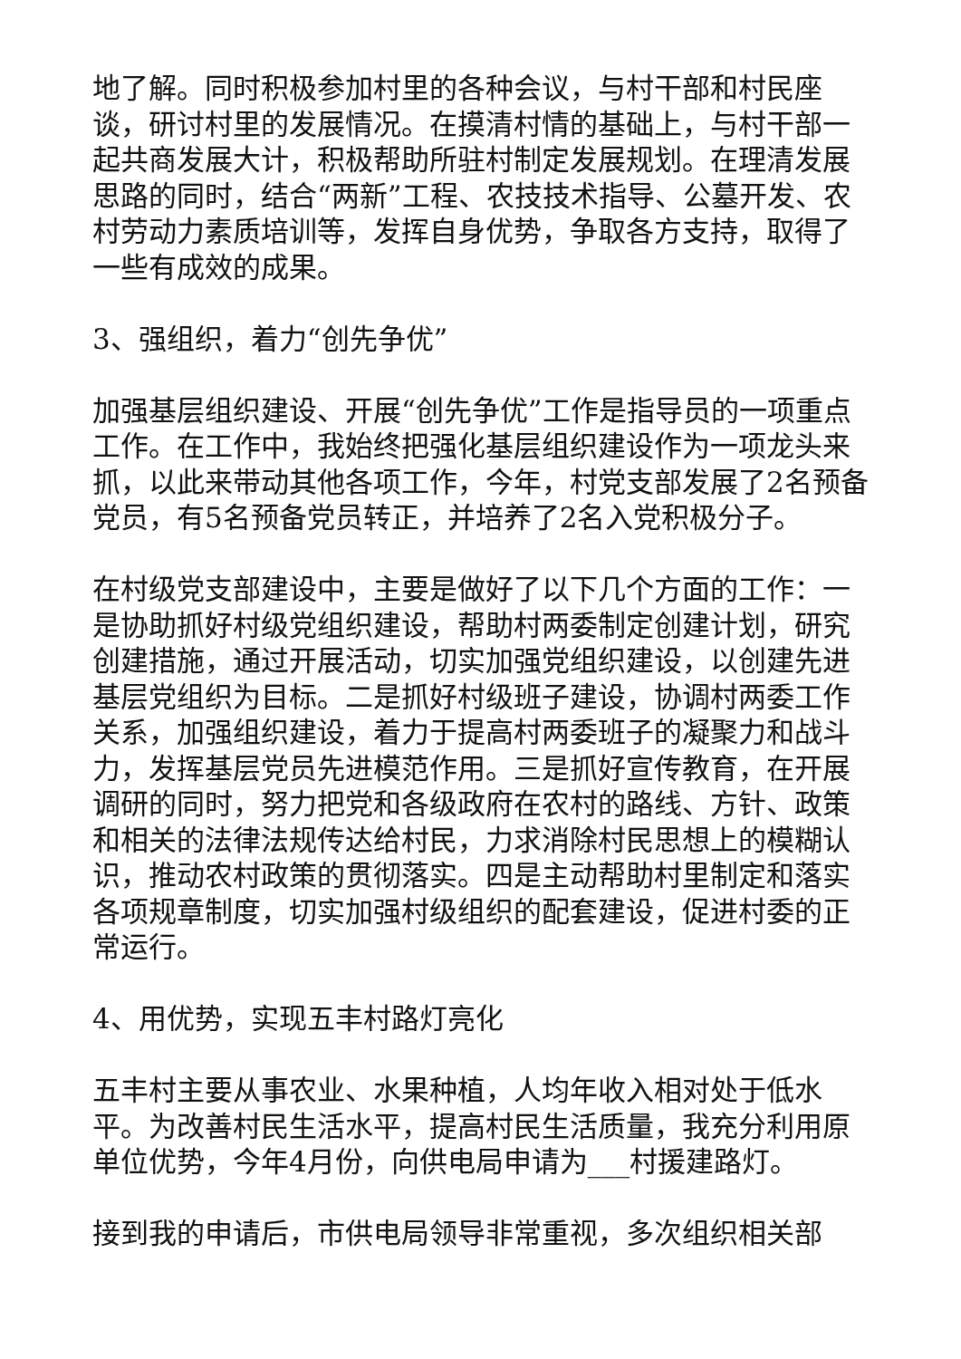地了解。同时积极参加村里的各种会议，与村干部和村民座谈，研讨村里的发展情况。在摸清村情的基础上，与村干部一起共商发展大计，积极帮助所驻村制定发展规划。在理清发展思路的同时，结合“两新”工程、农技技术指导、公墓开发、农村劳动力素质培训等，发挥自身优势，争取各方支持，取得了一些有成效的成果。
3、强组织，着力“创先争优”
加强基层组织建设、开展“创先争优”工作是指导员的一项重点工作。在工作中，我始终把强化基层组织建设作为一项龙头来抓，以此来带动其他各项工作，今年，村党支部发展了2名预备党员，有5名预备党员转正，并培养了2名入党积极分子。
在村级党支部建设中，主要是做好了以下几个方面的工作：一是协助抓好村级党组织建设，帮助村两委制定创建计划，研究创建措施，通过开展活动，切实加强党组织建设，以创建先进基层党组织为目标。二是抓好村级班子建设，协调村两委工作关系，加强组织建设，着力于提高村两委班子的凝聚力和战斗力，发挥基层党员先进模范作用。三是抓好宣传教育，在开展调研的同时，努力把党和各级政府在农村的路线、方针、政策和相关的法律法规传达给村民，力求消除村民思想上的模糊认识，推动农村政策的贯彻落实。四是主动帮助村里制定和落实各项规章制度，切实加强村级组织的配套建设，促进村委的正常运行。
4、用优势，实现五丰村路灯亮化
五丰村主要从事农业、水果种植，人均年收入相对处于低水平。为改善村民生活水平，提高村民生活质量，我充分利用原单位优势，今年4月份，向供电局申请为___村援建路灯。
接到我的申请后，市供电局领导非常重视，多次组织相关部